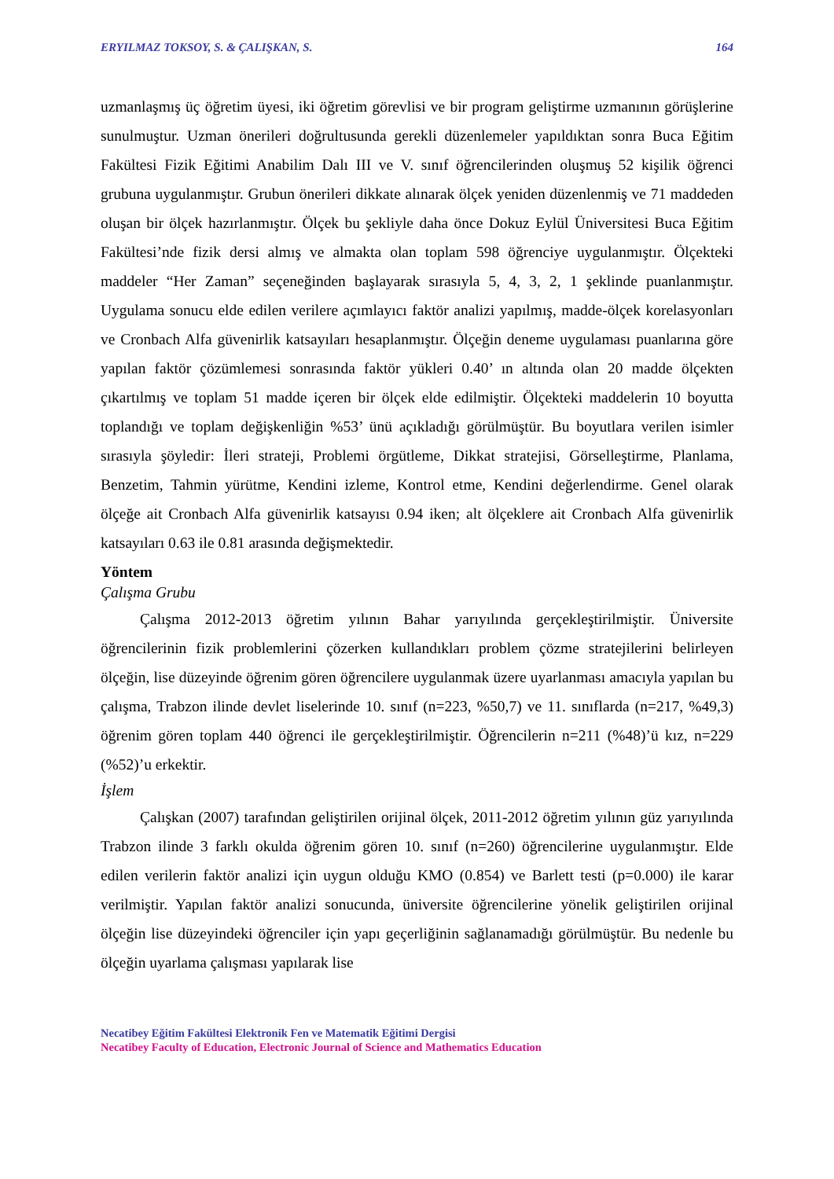ERYILMAZ TOKSOY, S. & ÇALIŞKAN, S. 164
uzmanlaşmış üç öğretim üyesi, iki öğretim görevlisi ve bir program geliştirme uzmanının görüşlerine sunulmuştur. Uzman önerileri doğrultusunda gerekli düzenlemeler yapıldıktan sonra Buca Eğitim Fakültesi Fizik Eğitimi Anabilim Dalı III ve V. sınıf öğrencilerinden oluşmuş 52 kişilik öğrenci grubuna uygulanmıştır. Grubun önerileri dikkate alınarak ölçek yeniden düzenlenmiş ve 71 maddeden oluşan bir ölçek hazırlanmıştır. Ölçek bu şekliyle daha önce Dokuz Eylül Üniversitesi Buca Eğitim Fakültesi’nde fizik dersi almış ve almakta olan toplam 598 öğrenciye uygulanmıştır. Ölçekteki maddeler “Her Zaman” seçeneğinden başlayarak sırasıyla 5, 4, 3, 2, 1 şeklinde puanlanmıştır. Uygulama sonucu elde edilen verilere açımlayıcı faktör analizi yapılmış, madde-ölçek korelasyonları ve Cronbach Alfa güvenirlik katsayıları hesaplanmıştır. Ölçeğin deneme uygulaması puanlarına göre yapılan faktör çözümlemesi sonrasında faktör yükleri 0.40’ ın altında olan 20 madde ölçekten çıkartılmış ve toplam 51 madde içeren bir ölçek elde edilmiştir. Ölçekteki maddelerin 10 boyutta toplandığı ve toplam değişkenliğin %53’ ünü açıkladığı görülmüştür. Bu boyutlara verilen isimler sırasıyla şöyledir: İleri strateji, Problemi örgütleme, Dikkat stratejisi, Görselleştirme, Planlama, Benzetim, Tahmin yürütme, Kendini izleme, Kontrol etme, Kendini değerlendirme. Genel olarak ölçeğe ait Cronbach Alfa güvenirlik katsayısı 0.94 iken; alt ölçeklere ait Cronbach Alfa güvenirlik katsayıları 0.63 ile 0.81 arasında değişmektedir.
Yöntem
Çalışma Grubu
Çalışma 2012-2013 öğretim yılının Bahar yarıyılında gerçekleştirilmiştir. Üniversite öğrencilerinin fizik problemlerini çözerken kullandıkları problem çözme stratejilerini belirleyen ölçeğin, lise düzeyinde öğrenim gören öğrencilere uygulanmak üzere uyarlanması amacıyla yapılan bu çalışma, Trabzon ilinde devlet liselerinde 10. sınıf (n=223, %50,7) ve 11. sınıflarda (n=217, %49,3) öğrenim gören toplam 440 öğrenci ile gerçekleştirilmiştir. Öğrencilerin n=211 (%48)’ü kız, n=229 (%52)’u erkektir.
İşlem
Çalışkan (2007) tarafından geliştirilen orijinal ölçek, 2011-2012 öğretim yılının güz yarıyılında Trabzon ilinde 3 farklı okulda öğrenim gören 10. sınıf (n=260) öğrencilerine uygulanmıştır. Elde edilen verilerin faktör analizi için uygun olduğu KMO (0.854) ve Barlett testi (p=0.000) ile karar verilmiştir. Yapılan faktör analizi sonucunda, üniversite öğrencilerine yönelik geliştirilen orijinal ölçeğin lise düzeyindeki öğrenciler için yapı geçerliğinin sağlanamadığı görülmüştür. Bu nedenle bu ölçeğin uyarlama çalışması yapılarak lise
Necatibey Eğitim Fakültesi Elektronik Fen ve Matematik Eğitimi Dergisi
Necatibey Faculty of Education, Electronic Journal of Science and Mathematics Education